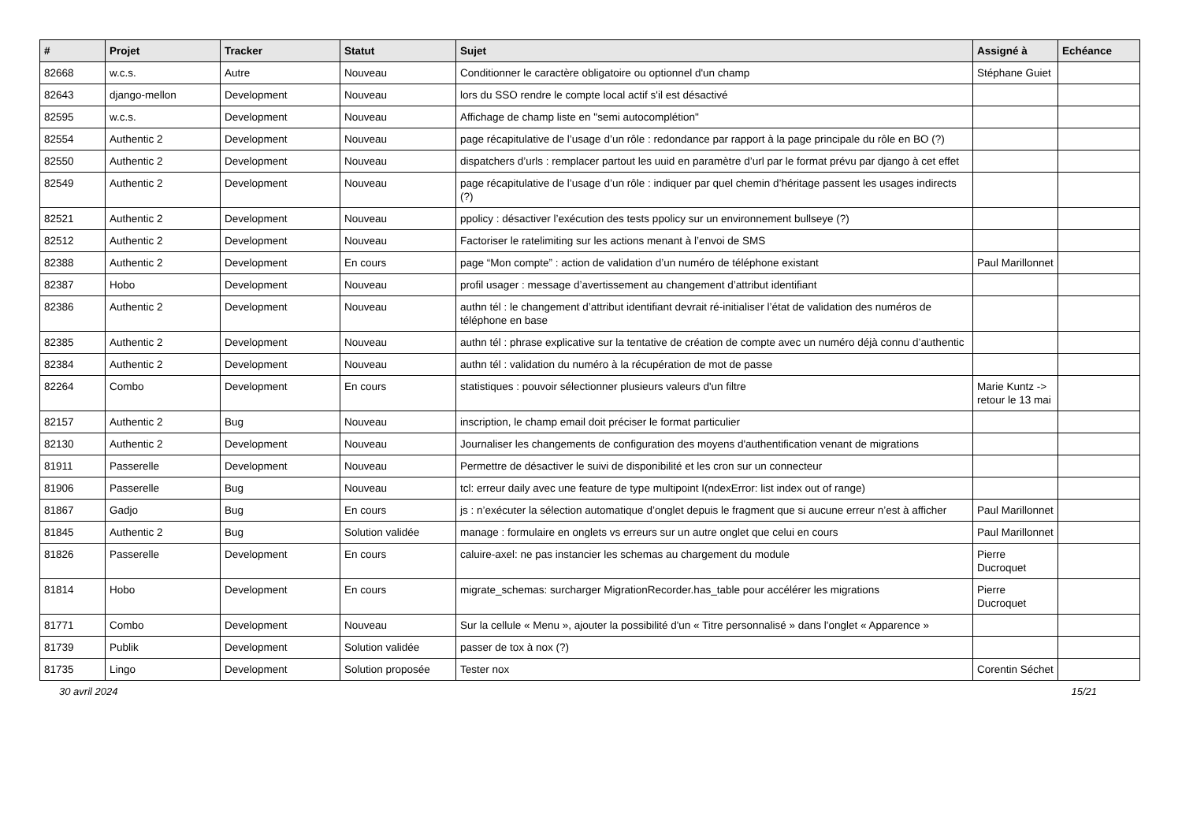| # | Projet | Tracker | Statut | Sujet | Assigné à | Echéance |
| --- | --- | --- | --- | --- | --- | --- |
| 82668 | w.c.s. | Autre | Nouveau | Conditionner le caractère obligatoire ou optionnel d'un champ | Stéphane Guiet | |
| 82643 | django-mellon | Development | Nouveau | lors du SSO rendre le compte local actif s'il est désactivé | | |
| 82595 | w.c.s. | Development | Nouveau | Affichage de champ liste en "semi autocomplétion" | | |
| 82554 | Authentic 2 | Development | Nouveau | page récapitulative de l’usage d’un rôle : redondance par rapport à la page principale du rôle en BO (?) | | |
| 82550 | Authentic 2 | Development | Nouveau | dispatchers d’urls : remplacer partout les uuid en paramètre d’url par le format prévu par django à cet effet | | |
| 82549 | Authentic 2 | Development | Nouveau | page récapitulative de l’usage d’un rôle : indiquer par quel chemin d’héritage passent les usages indirects (?) | | |
| 82521 | Authentic 2 | Development | Nouveau | ppolicy : désactiver l’exécution des tests ppolicy sur un environnement bullseye (?) | | |
| 82512 | Authentic 2 | Development | Nouveau | Factoriser le ratelimiting sur les actions menant à l’envoi de SMS | | |
| 82388 | Authentic 2 | Development | En cours | page “Mon compte” : action de validation d’un numéro de téléphone existant | Paul Marillonnet | |
| 82387 | Hobo | Development | Nouveau | profil usager : message d’avertissement au changement d’attribut identifiant | | |
| 82386 | Authentic 2 | Development | Nouveau | authn tél : le changement d’attribut identifiant devrait ré-initialiser l’état de validation des numéros de téléphone en base | | |
| 82385 | Authentic 2 | Development | Nouveau | authn tél : phrase explicative sur la tentative de création de compte avec un numéro déjà connu d’authentic | | |
| 82384 | Authentic 2 | Development | Nouveau | authn tél : validation du numéro à la récupération de mot de passe | | |
| 82264 | Combo | Development | En cours | statistiques : pouvoir sélectionner plusieurs valeurs d'un filtre | Marie Kuntz -> retour le 13 mai | |
| 82157 | Authentic 2 | Bug | Nouveau | inscription, le champ email doit préciser le format particulier | | |
| 82130 | Authentic 2 | Development | Nouveau | Journaliser les changements de configuration des moyens d'authentification venant de migrations | | |
| 81911 | Passerelle | Development | Nouveau | Permettre de désactiver le suivi de disponibilité et les cron sur un connecteur | | |
| 81906 | Passerelle | Bug | Nouveau | tcl: erreur daily avec une feature de type multipoint I(ndexError: list index out of range) | | |
| 81867 | Gadjo | Bug | En cours | js : n’exécuter la sélection automatique d’onglet depuis le fragment que si aucune erreur n’est à afficher | Paul Marillonnet | |
| 81845 | Authentic 2 | Bug | Solution validée | manage : formulaire en onglets vs erreurs sur un autre onglet que celui en cours | Paul Marillonnet | |
| 81826 | Passerelle | Development | En cours | caluire-axel: ne pas instancier les schemas au chargement du module | Pierre Ducroquet | |
| 81814 | Hobo | Development | En cours | migrate_schemas: surcharger MigrationRecorder.has_table pour accélérer les migrations | Pierre Ducroquet | |
| 81771 | Combo | Development | Nouveau | Sur la cellule « Menu », ajouter la possibilité d'un « Titre personnalisé » dans l'onglet « Apparence » | | |
| 81739 | Publik | Development | Solution validée | passer de tox à nox (?) | | |
| 81735 | Lingo | Development | Solution proposée | Tester nox | Corentin Séchet | |
30 avril 2024 15/21